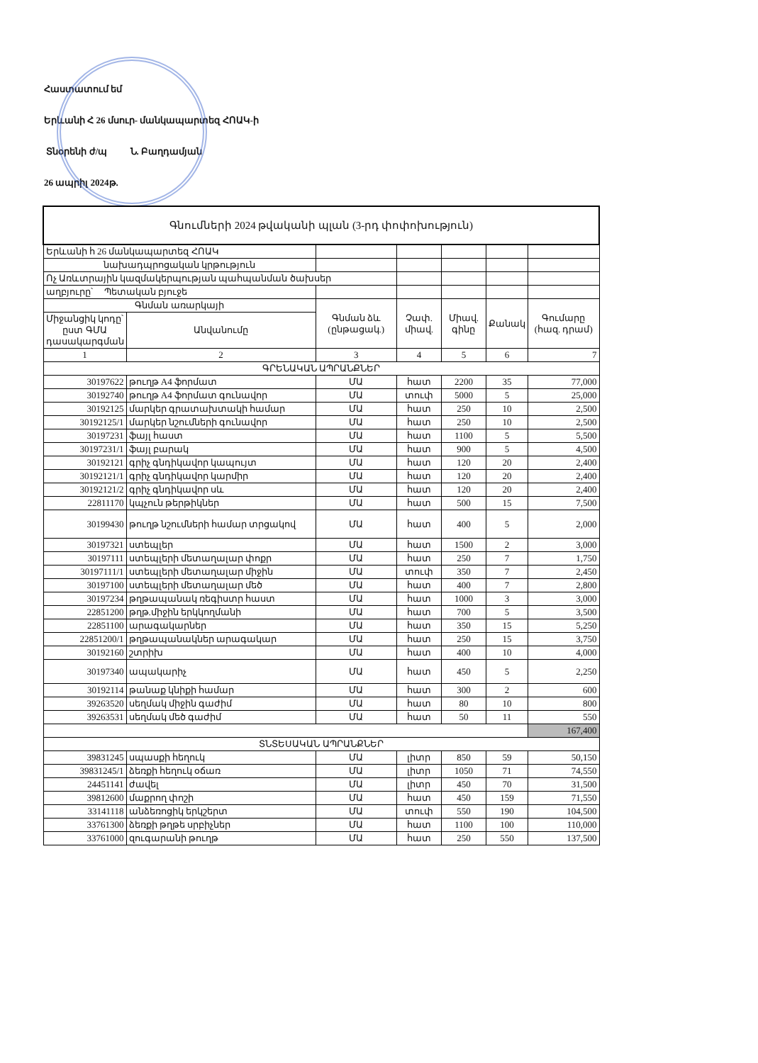Հաստատում եմ
Երևանի Հ 26 մսուր- մանկապարտեզ ՀՈԱԿ-ի
Տնօրենի ժ/պ Ն. Բաղդամյան
26 ապրիլ 2024թ.
| Գնումների 2024 թվականի պլան (3-րդ փոփոխություն) | | | | | | |
| Երևանի հ 26 մանկապարտեզ ՀՈԱԿ | | | | | | |
| նախադպրոցական կրթություն | | | | | | |
| Ոչ Առևտրային կազմակերպության պահպանման ծախսեր | | | | | | |
| աղբյուրը՝ Պետական բյուջե | | | | | | |
| Գնման առարկայի | | Գնման ձև (ընթացակ.) | Չափ. միավ. | Միավ. գինը | Քանակ | Գումարը (հազ. դրամ) |
| Միջանցիկ կոդը՝ ըստ ԳՄԱ դասակարգման | Անվանումը | | | | | |
| 1 | 2 | 3 | 4 | 5 | 6 | 7 |
| ԳՐԵՆԱԿԱՆ ԱՊՐԱՆՔՆԵՐ | | | | | | |
| 30197622 | թուղթ A4 ֆորմատ | ՄԱ | հատ | 2200 | 35 | 77,000 |
| 30192740 | թուղթ A4 ֆորմատ գունավոր | ՄԱ | տուփ | 5000 | 5 | 25,000 |
| 30192125 | մարկեր գրատախտակի համար | ՄԱ | հատ | 250 | 10 | 2,500 |
| 30192125/1 | մարկեր նշումների գունավոր | ՄԱ | հատ | 250 | 10 | 2,500 |
| 30197231 | ֆայլ հաստ | ՄԱ | հատ | 1100 | 5 | 5,500 |
| 30197231/1 | ֆայլ բարակ | ՄԱ | հատ | 900 | 5 | 4,500 |
| 30192121 | գրիչ գնդիկավոր կապույտ | ՄԱ | հատ | 120 | 20 | 2,400 |
| 30192121/1 | գրիչ գնդիկավոր կարմիր | ՄԱ | հատ | 120 | 20 | 2,400 |
| 30192121/2 | գրիչ գնդիկավոր սև | ՄԱ | հատ | 120 | 20 | 2,400 |
| 22811170 | կպչուն թերթիկներ | ՄԱ | հատ | 500 | 15 | 7,500 |
| 30199430 | թուղթ նշումների համար տրցակով | ՄԱ | հատ | 400 | 5 | 2,000 |
| 30197321 | ստեպլեր | ՄԱ | հատ | 1500 | 2 | 3,000 |
| 30197111 | ստեպլերի մետաղալար փոքր | ՄԱ | հատ | 250 | 7 | 1,750 |
| 30197111/1 | ստեպլերի մետաղալար միջին | ՄԱ | տուփ | 350 | 7 | 2,450 |
| 30197100 | ստեպլերի մետաղալար մեծ | ՄԱ | հատ | 400 | 7 | 2,800 |
| 30197234 | թղթապանակ ռեգիստր հաստ | ՄԱ | հատ | 1000 | 3 | 3,000 |
| 22851200 | թղթ.միջին երկկողմանի | ՄԱ | հատ | 700 | 5 | 3,500 |
| 22851100 | արագակարներ | ՄԱ | հատ | 350 | 15 | 5,250 |
| 22851200/1 | թղթապանակներ արագակար | ՄԱ | հատ | 250 | 15 | 3,750 |
| 30192160 | շտրիխ | ՄԱ | հատ | 400 | 10 | 4,000 |
| 30197340 | ապակարիչ | ՄԱ | հատ | 450 | 5 | 2,250 |
| 30192114 | թանաք կնիքի համար | ՄԱ | հատ | 300 | 2 | 600 |
| 39263520 | սեղմակ միջին գաժիմ | ՄԱ | հատ | 80 | 10 | 800 |
| 39263531 | սեղմակ մեծ գաժիմ | ՄԱ | հատ | 50 | 11 | 550 |
| | | | | | | 167,400 |
| ՏՆՏԵՍԱԿԱՆ ԱՊՐԱՆՔՆԵՐ | | | | | | |
| 39831245 | սպասքի հեղուկ | ՄԱ | լիտր | 850 | 59 | 50,150 |
| 39831245/1 | ձեռքի հեղուկ օճառ | ՄԱ | լիտր | 1050 | 71 | 74,550 |
| 24451141 | ժավել | ՄԱ | լիտր | 450 | 70 | 31,500 |
| 39812600 | մաքրող փոշի | ՄԱ | հատ | 450 | 159 | 71,550 |
| 33141118 | անձեռոցիկ երկշերտ | ՄԱ | տուփ | 550 | 190 | 104,500 |
| 33761300 | ձեռքի թղթե սրբիչներ | ՄԱ | հատ | 1100 | 100 | 110,000 |
| 33761000 | զուգարանի թուղթ | ՄԱ | հատ | 250 | 550 | 137,500 |